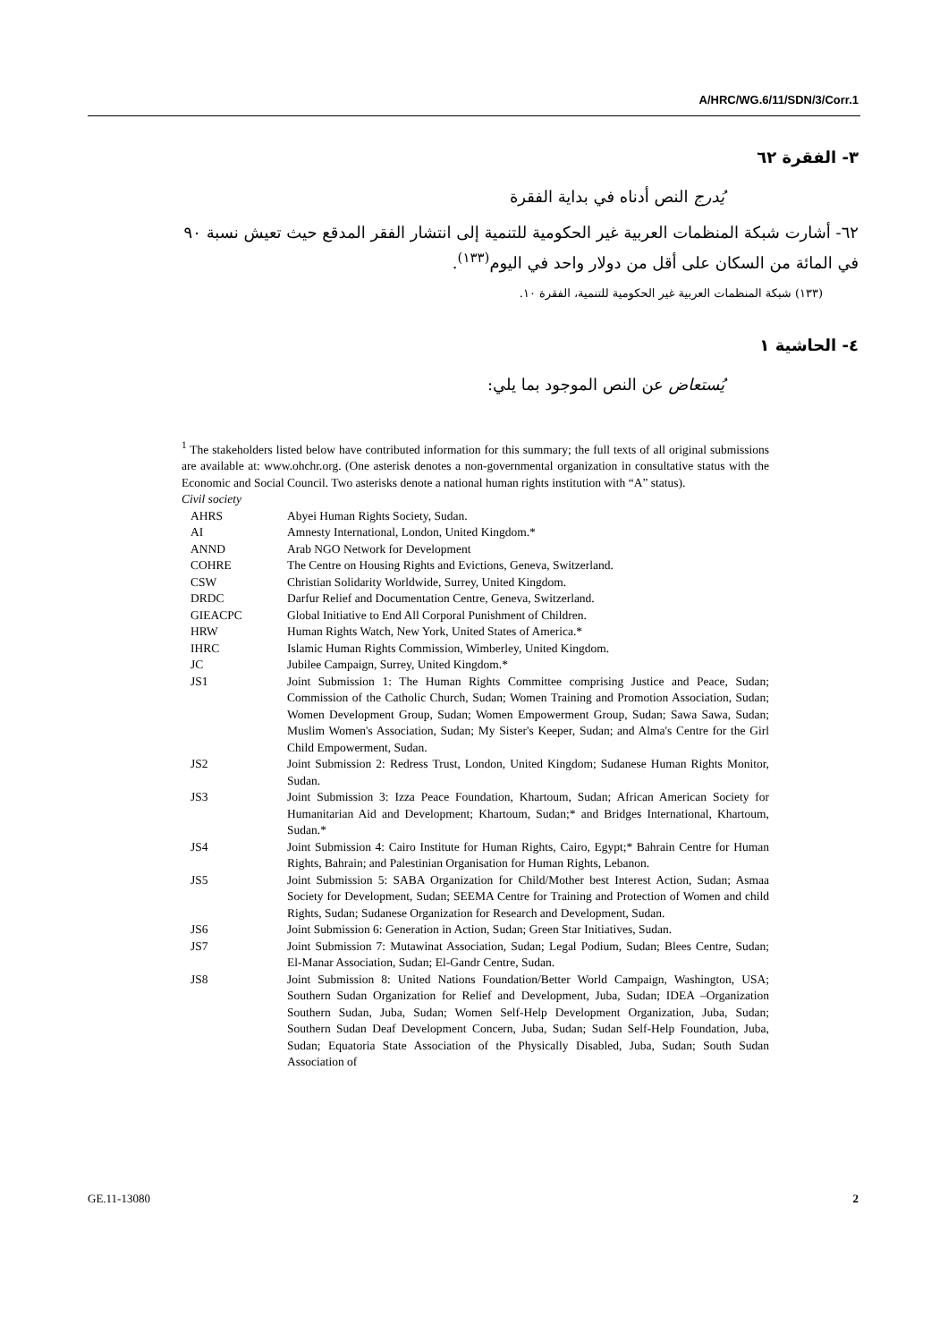A/HRC/WG.6/11/SDN/3/Corr.1
٣- الفقرة ٦٢
يُدرج النص أدناه في بداية الفقرة
٦٢- أشارت شبكة المنظمات العربية غير الحكومية للتنمية إلى انتشار الفقر المدقع حيث تعيش نسبة ٩٠ في المائة من السكان على أقل من دولار واحد في اليوم<sup>(١٣٣)</sup>.
(١٣٣) شبكة المنظمات العربية غير الحكومية للتنمية، الفقرة ١٠.
٤- الحاشية ١
يُستعاض عن النص الموجود بما يلي:
<sup>1</sup> The stakeholders listed below have contributed information for this summary; the full texts of all original submissions are available at: www.ohchr.org. (One asterisk denotes a non-governmental organization in consultative status with the Economic and Social Council. Two asterisks denote a national human rights institution with “A” status).
Civil society
| AHRS | Abyei Human Rights Society, Sudan. |
| AI | Amnesty International, London, United Kingdom.* |
| ANND | Arab NGO Network for Development |
| COHRE | The Centre on Housing Rights and Evictions, Geneva, Switzerland. |
| CSW | Christian Solidarity Worldwide, Surrey, United Kingdom. |
| DRDC | Darfur Relief and Documentation Centre, Geneva, Switzerland. |
| GIEACPC | Global Initiative to End All Corporal Punishment of Children. |
| HRW | Human Rights Watch, New York, United States of America.* |
| IHRC | Islamic Human Rights Commission, Wimberley, United Kingdom. |
| JC | Jubilee Campaign, Surrey, United Kingdom.* |
| JS1 | Joint Submission 1: The Human Rights Committee comprising Justice and Peace, Sudan; Commission of the Catholic Church, Sudan; Women Training and Promotion Association, Sudan; Women Development Group, Sudan; Women Empowerment Group, Sudan; Sawa Sawa, Sudan; Muslim Women's Association, Sudan; My Sister's Keeper, Sudan; and Alma's Centre for the Girl Child Empowerment, Sudan. |
| JS2 | Joint Submission 2: Redress Trust, London, United Kingdom; Sudanese Human Rights Monitor, Sudan. |
| JS3 | Joint Submission 3: Izza Peace Foundation, Khartoum, Sudan; African American Society for Humanitarian Aid and Development; Khartoum, Sudan;* and Bridges International, Khartoum, Sudan.* |
| JS4 | Joint Submission 4: Cairo Institute for Human Rights, Cairo, Egypt;* Bahrain Centre for Human Rights, Bahrain; and Palestinian Organisation for Human Rights, Lebanon. |
| JS5 | Joint Submission 5: SABA Organization for Child/Mother best Interest Action, Sudan; Asmaa Society for Development, Sudan; SEEMA Centre for Training and Protection of Women and child Rights, Sudan; Sudanese Organization for Research and Development, Sudan. |
| JS6 | Joint Submission 6: Generation in Action, Sudan; Green Star Initiatives, Sudan. |
| JS7 | Joint Submission 7: Mutawinat Association, Sudan; Legal Podium, Sudan; Blees Centre, Sudan; El-Manar Association, Sudan; El-Gandr Centre, Sudan. |
| JS8 | Joint Submission 8: United Nations Foundation/Better World Campaign, Washington, USA; Southern Sudan Organization for Relief and Development, Juba, Sudan; IDEA –Organization Southern Sudan, Juba, Sudan; Women Self-Help Development Organization, Juba, Sudan; Southern Sudan Deaf Development Concern, Juba, Sudan; Sudan Self-Help Foundation, Juba, Sudan; Equatoria State Association of the Physically Disabled, Juba, Sudan; South Sudan Association of |
GE.11-13080 2